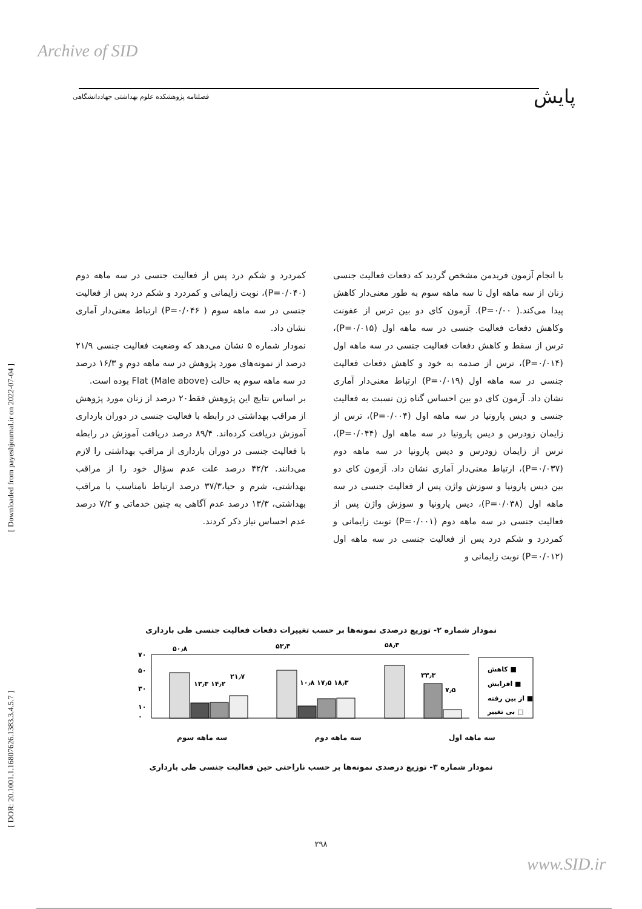Archive of SID
پایش فصلنامه پژوهشکده علوم بهداشتی جهاددانشگاهی
[ Downloaded from payeshjournal.ir on 2022-07-04 ]
[ DOR: 20.1001.1.16807626.1383.3.4.5.7 ]
با انجام آزمون فریدمن مشخص گردید که دفعات فعالیت جنسی زنان از سه ماهه اول تا سه ماهه سوم به طور معنی‌دار کاهش پیدا می‌کند.( P=۰/۰۰). آزمون کای دو بین ترس از عفونت وکاهش دفعات فعالیت جنسی در سه ماهه اول (P=۰/۰۱۵)، ترس از سقط و کاهش دفعات فعالیت جنسی در سه ماهه اول (P=۰/۰۱۴)، ترس از صدمه به خود و کاهش دفعات فعالیت جنسی در سه ماهه اول (P=۰/۰۱۹) ارتباط معنی‌دار آماری نشان داد. آزمون کای دو بین احساس گناه زن نسبت به فعالیت جنسی و دیس پارونیا در سه ماهه اول (P=۰/۰۰۴)، ترس از زایمان زودرس و دیس پارونیا در سه ماهه اول (P=۰/۰۴۴)، ترس از زایمان زودرس و دیس پارونیا در سه ماهه دوم (P=۰/۰۳۷)، ارتباط معنی‌دار آماری نشان داد. آزمون کای دو بین دیس پارونیا و سوزش واژن پس از فعالیت جنسی در سه ماهه اول (P=۰/۰۳۸)، دیس پارونیا و سوزش واژن پس از فعالیت جنسی در سه ماهه دوم (P=۰/۰۰۱) نوبت زایمانی و کمردرد و شکم درد پس از فعالیت جنسی در سه ماهه اول (P=۰/۰۱۲) نوبت زایمانی و
کمردرد و شکم درد پس از فعالیت جنسی در سه ماهه دوم (P=۰/۰۴۰)، نوبت زایمانی و کمردرد و شکم درد پس از فعالیت جنسی در سه ماهه سوم ( P=۰/۰۴۶) ارتباط معنی‌دار آماری نشان داد.
نمودار شماره ۵ نشان می‌دهد که وضعیت فعالیت جنسی ۲۱/۹ درصد از نمونه‌های مورد پژوهش در سه ماهه دوم و ۱۶/۳ درصد در سه ماهه سوم به حالت Flat (Male above) بوده است.
بر اساس نتایج این پژوهش فقط۲۰ درصد از زنان مورد پژوهش از مراقب بهداشتی در رابطه با فعالیت جنسی در دوران بارداری آموزش دریافت کرده‌اند. ۸۹/۴ درصد دریافت آموزش در رابطه با فعالیت جنسی در دوران بارداری از مراقب بهداشتی را لازم می‌دانند. ۴۲/۲ درصد علت عدم سؤال خود را از مراقب بهداشتی، شرم و حیا،۳۷/۳ درصد ارتباط نامناسب با مراقب بهداشتی، ۱۳/۳ درصد عدم آگاهی به چنین خدماتی و ۷/۲ درصد عدم احساس نیاز ذکر کردند.
نمودار شماره ۲- توزیع درصدی نمونه‌ها بر حسب تغییرات دفعات فعالیت جنسی طی بارداری
۷۰
۵۰
۳۰
۱۰
۰
۵۰٫۸
۵۳٫۳
۵۸٫۳
۱۳٫۳ ۱۴٫۲
۲۱٫۷
۱۰٫۸ ۱۷٫۵ ۱۸٫۳
۳۳٫۳
۷٫۵
کاهش ■
افزایش ■
از بین رفته ■
بی تغییر □
سه ماهه اول سه ماهه دوم سه ماهه سوم
نمودار شماره ۳- توزیع درصدی نمونه‌ها بر حسب ناراحتی حین فعالیت جنسی طی بارداری
۲۹۸
www.SID.ir